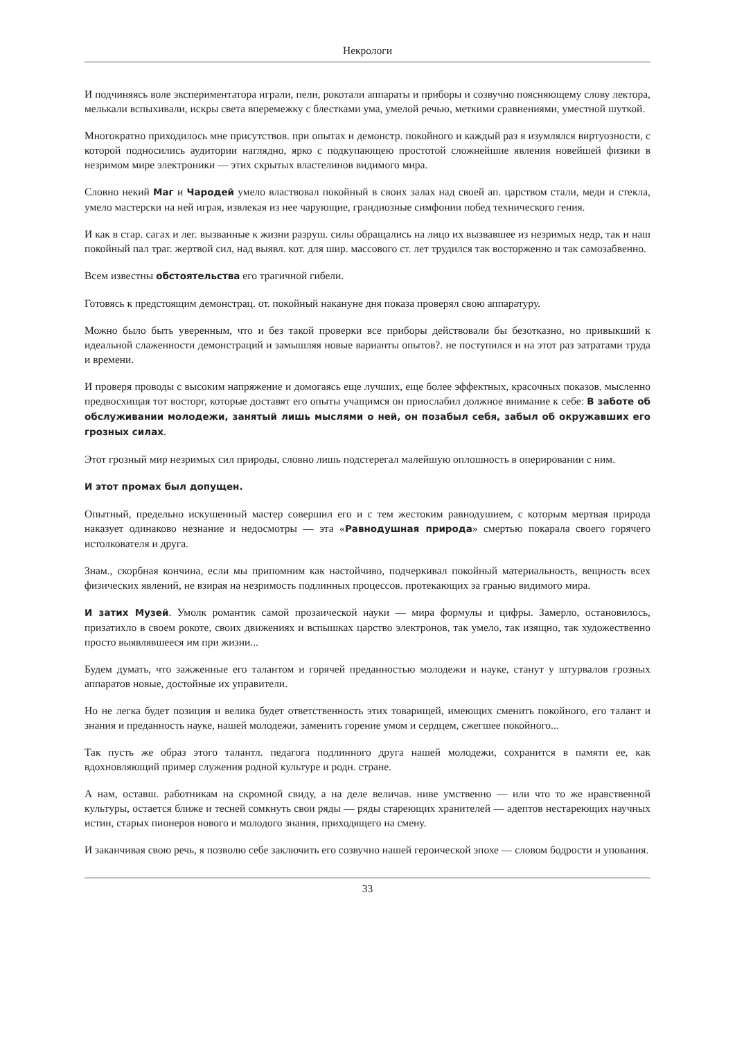Некрологи
И подчиняясь воле экспериментатора играли, пели, рокотали аппараты и приборы и созвучно поясняющему слову лектора, мелькали вспыхивали, искры света вперемежку с блестками ума, умелой речью, меткими сравнениями, уместной шуткой.
Многократно приходилось мне присутствов. при опытах и демонстр. покойного и каждый раз я изумлялся виртуозности, с которой подносились аудитории наглядно, ярко с подкупающею простотой сложнейшие явления новейшей физики в незримом мире электроники — этих скрытых властелинов видимого мира.
Словно некий Маг и Чародей умело властвовал покойный в своих залах над своей ап. царством стали, меди и стекла, умело мастерски на ней играя, извлекая из нее чарующие, грандиозные симфонии побед технического гения.
И как в стар. сагах и лег. вызванные к жизни разруш. силы обращались на лицо их вызвавшее из незримых недр, так и наш покойный пал траг. жертвой сил, над выявл. кот. для шир. массового ст. лет трудился так восторженно и так самозабвенно.
Всем известны обстоятельства его трагичной гибели.
Готовясь к предстоящим демонстрац. от. покойный накануне дня показа проверял свою аппаратуру.
Можно было быть уверенным, что и без такой проверки все приборы действовали бы безотказно, но привыкший к идеальной слаженности демонстраций и замышляя новые варианты опытов?. не поступился и на этот раз затратами труда и времени.
И проверя проводы с высоким напряжение и домогаясь еще лучших, еще более эффектных, красочных показов. мысленно предвосхищая тот восторг, которые доставят его опыты учащимся он приослабил должное внимание к себе: В заботе об обслуживании молодежи, занятый лишь мыслями о ней, он позабыл себя, забыл об окружавших его грозных силах.
Этот грозный мир незримых сил природы, словно лишь подстерегал малейшую оплошность в оперировании с ним.
И этот промах был допущен.
Опытный, предельно искушенный мастер совершил его и с тем жестоким равнодушием, с которым мертвая природа наказует одинаково незнание и недосмотры — эта «Равнодушная природа» смертью покарала своего горячего истолкователя и друга.
Знам., скорбная кончина, если мы припомним как настойчиво, подчеркивал покойный материальность, вещность всех физических явлений, не взирая на незримость подлинных процессов. протекающих за гранью видимого мира.
И затих Музей. Умолк романтик самой прозаической науки — мира формулы и цифры. Замерло, остановилось, призатихло в своем рокоте, своих движениях и вспышках царство электронов, так умело, так изящно, так художественно просто выявлявшееся им при жизни...
Будем думать, что зажженные его талантом и горячей преданностью молодежи и науке, станут у штурвалов грозных аппаратов новые, достойные их управители.
Но не легка будет позиция и велика будет ответственность этих товарищей, имеющих сменить покойного, его талант и знания и преданность науке, нашей молодежи, заменить горение умом и сердцем, сжегшее покойного...
Так пусть же образ этого талантл. педагога подлинного друга нашей молодежи, сохранится в памяти ее, как вдохновляющий пример служения родной культуре и родн. стране.
А нам, оставш. работникам на скромной свиду, а на деле величав. ниве умственно — или что то же нравственной культуры, остается ближе и тесней сомкнуть свои ряды — ряды стареющих хранителей — адептов нестареющих научных истин, старых пионеров нового и молодого знания, приходящего на смену.
И заканчивая свою речь, я позволю себе заключить его созвучно нашей героической эпохе — словом бодрости и упования.
33